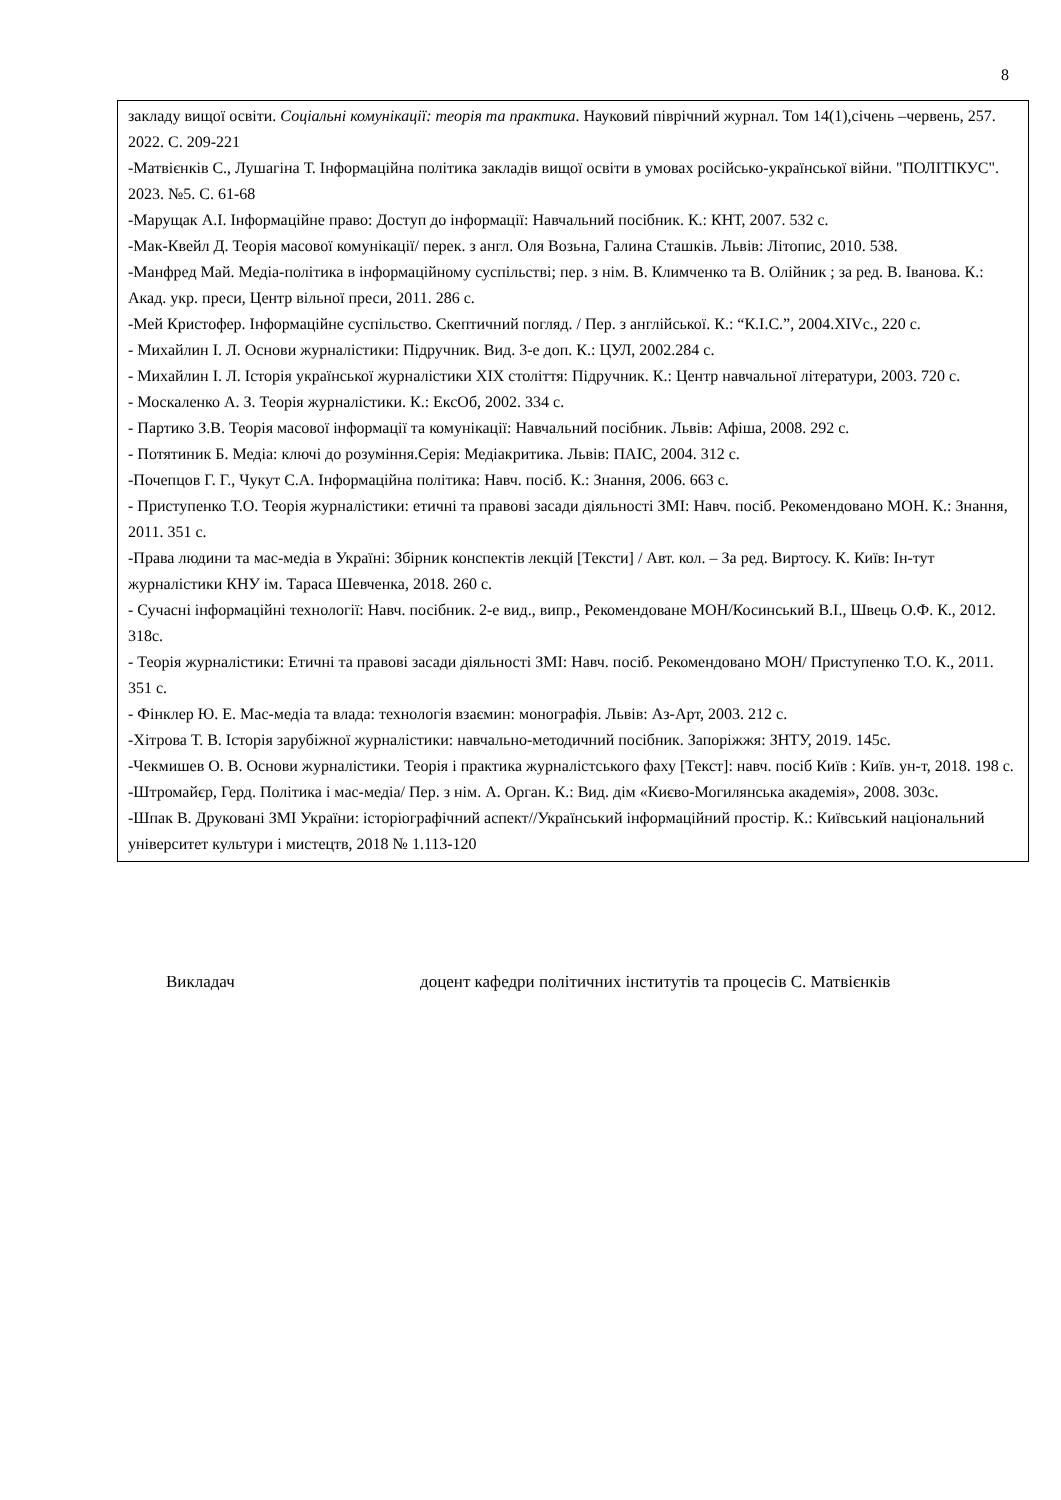8
| закладу вищої освіти. Соціальні комунікації: теорія та практика . Науковий піврічний журнал. Том 14(1),січень –червень, 257. 2022. С. 209-221 -Матвієнків С., Лушагіна Т. Інформаційна політика закладів вищої освіти в умовах російсько-української війни. "ПОЛІТІКУС". 2023. №5. С. 61-68 -Марущак А.І. Інформаційне право: Доступ до інформації: Навчальний посібник. К.: КНТ, 2007. 532 с. -Мак-Квейл Д. Теорія масової комунікації/ перек. з англ. Оля Возьна, Галина Сташків. Львів: Літопис, 2010. 538. -Манфред Май. Медіа-політика в інформаційному суспільстві; пер. з нім. В. Климченко та В. Олійник ; за ред. В. Іванова. К.: Акад. укр. преси, Центр вільної преси, 2011. 286 с. -Мей Кристофер. Інформаційне суспільство. Скептичний погляд. / Пер. з англійської. К.: “К.І.С.”, 2004.XIVс., 220 с. - Михайлин І. Л. Основи журналістики: Підручник. Вид. 3-е доп. К.: ЦУЛ, 2002.284 с. - Михайлин І. Л. Історія української журналістики XIX століття: Підручник. К.: Центр навчальної літератури, 2003. 720 с. - Москаленко А. З. Теорія журналістики. К.: ЕксОб, 2002. 334 с. - Партико З.В. Теорія масової інформації та комунікації: Навчальний посібник. Львів: Афіша, 2008. 292 с. - Потятиник Б. Медіа: ключі до розуміння.Серія: Медіакритика. Львів: ПАІС, 2004. 312 с. -Почепцов Г. Г., Чукут С.А. Інформаційна політика: Навч. посіб. К.: Знання, 2006. 663 с. - Приступенко Т.О. Теорія журналістики: етичні та правові засади діяльності ЗМІ: Навч. посіб. Рекомендовано МОН. К.: Знання, 2011. 351 с. -Права людини та мас-медіа в Україні: Збірник конспектів лекцій [Тексти] / Авт. кол. – За ред. Виртосу. К. Київ: Ін-тут журналістики КНУ ім. Тараса Шевченка, 2018. 260 с. - Сучасні інформаційні технології: Навч. посібник. 2-е вид., випр., Рекомендоване МОН/Косинський В.І., Швець О.Ф. К., 2012. 318с. - Теорія журналістики: Етичні та правові засади діяльності ЗМІ: Навч. посіб. Рекомендовано МОН/ Приступенко Т.О. К., 2011. 351 с. - Фінклер Ю. Е. Мас-медіа та влада: технологія взаємин: монографія. Львів: Аз-Арт, 2003. 212 с. -Хітрова Т. В. Історія зарубіжної журналістики: навчально-методичний посібник. Запоріжжя: ЗНТУ, 2019. 145с. -Чекмишев О. В. Основи журналістики. Теорія і практика журналістського фаху [Текст]: навч. посіб Київ : Київ. ун-т, 2018. 198 с. -Штромайєр, Герд. Політика і мас-медіа/ Пер. з нім. А. Орган. К.: Вид. дім «Києво-Могилянська академія», 2008. 303с. -Шпак В. Друковані ЗМІ України: історіографічний аспект//Український інформаційний простір. К.: Київський національний університет культури і мистецтв, 2018 № 1.113-120 |
Викладач доцент кафедри політичних інститутів та процесів С. Матвієнків